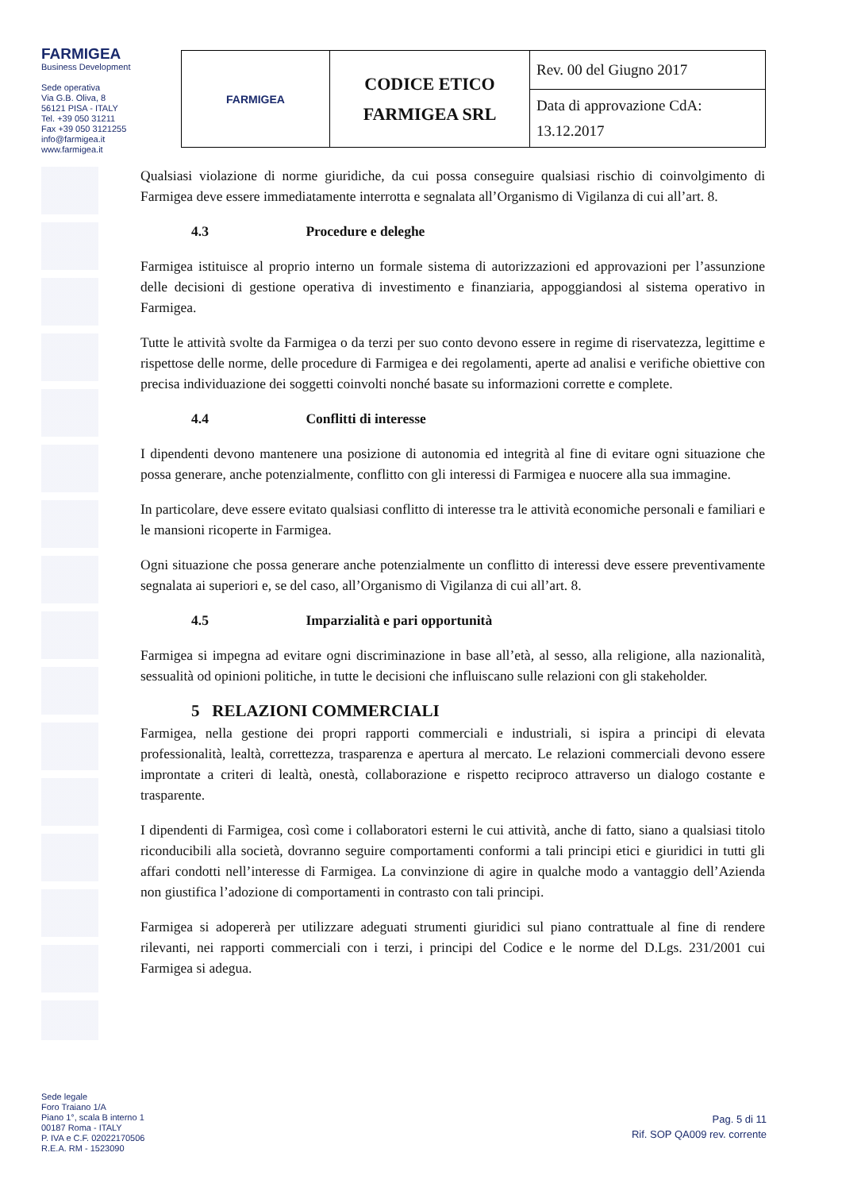FARMIGEA
Business Development
Sede operativa
Via G.B. Oliva, 8
56121 PISA - ITALY
Tel. +39 050 31211
Fax +39 050 3121255
info@farmigea.it
www.farmigea.it
| FARMIGEA | CODICE ETICO FARMIGEA SRL | Rev. 00 del Giugno 2017 |
| | | Data di approvazione CdA: 13.12.2017 |
Qualsiasi violazione di norme giuridiche, da cui possa conseguire qualsiasi rischio di coinvolgimento di Farmigea deve essere immediatamente interrotta e segnalata all’Organismo di Vigilanza di cui all’art. 8.
4.3 Procedure e deleghe
Farmigea istituisce al proprio interno un formale sistema di autorizzazioni ed approvazioni per l’assunzione delle decisioni di gestione operativa di investimento e finanziaria, appoggiandosi al sistema operativo in Farmigea.
Tutte le attività svolte da Farmigea o da terzi per suo conto devono essere in regime di riservatezza, legittime e rispettose delle norme, delle procedure di Farmigea e dei regolamenti, aperte ad analisi e verifiche obiettive con precisa individuazione dei soggetti coinvolti nonché basate su informazioni corrette e complete.
4.4 Conflitti di interesse
I dipendenti devono mantenere una posizione di autonomia ed integrità al fine di evitare ogni situazione che possa generare, anche potenzialmente, conflitto con gli interessi di Farmigea e nuocere alla sua immagine.
In particolare, deve essere evitato qualsiasi conflitto di interesse tra le attività economiche personali e familiari e le mansioni ricoperte in Farmigea.
Ogni situazione che possa generare anche potenzialmente un conflitto di interessi deve essere preventivamente segnalata ai superiori e, se del caso, all’Organismo di Vigilanza di cui all’art. 8.
4.5 Imparzialità e pari opportunità
Farmigea si impegna ad evitare ogni discriminazione in base all’età, al sesso, alla religione, alla nazionalità, sessualità od opinioni politiche, in tutte le decisioni che influiscano sulle relazioni con gli stakeholder.
5 RELAZIONI COMMERCIALI
Farmigea, nella gestione dei propri rapporti commerciali e industriali, si ispira a principi di elevata professionalità, lealtà, correttezza, trasparenza e apertura al mercato. Le relazioni commerciali devono essere improntate a criteri di lealtà, onestà, collaborazione e rispetto reciproco attraverso un dialogo costante e trasparente.
I dipendenti di Farmigea, così come i collaboratori esterni le cui attività, anche di fatto, siano a qualsiasi titolo riconducibili alla società, dovranno seguire comportamenti conformi a tali principi etici e giuridici in tutti gli affari condotti nell’interesse di Farmigea. La convinzione di agire in qualche modo a vantaggio dell’Azienda non giustifica l’adozione di comportamenti in contrasto con tali principi.
Farmigea si adopererà per utilizzare adeguati strumenti giuridici sul piano contrattuale al fine di rendere rilevanti, nei rapporti commerciali con i terzi, i principi del Codice e le norme del D.Lgs. 231/2001 cui Farmigea si adegua.
Sede legale
Foro Traiano 1/A
Piano 1°, scala B interno 1
00187 Roma - ITALY
P. IVA e C.F. 02022170506
R.E.A. RM - 1523090
Pag. 5 di 11
Rif. SOP QA009 rev. corrente